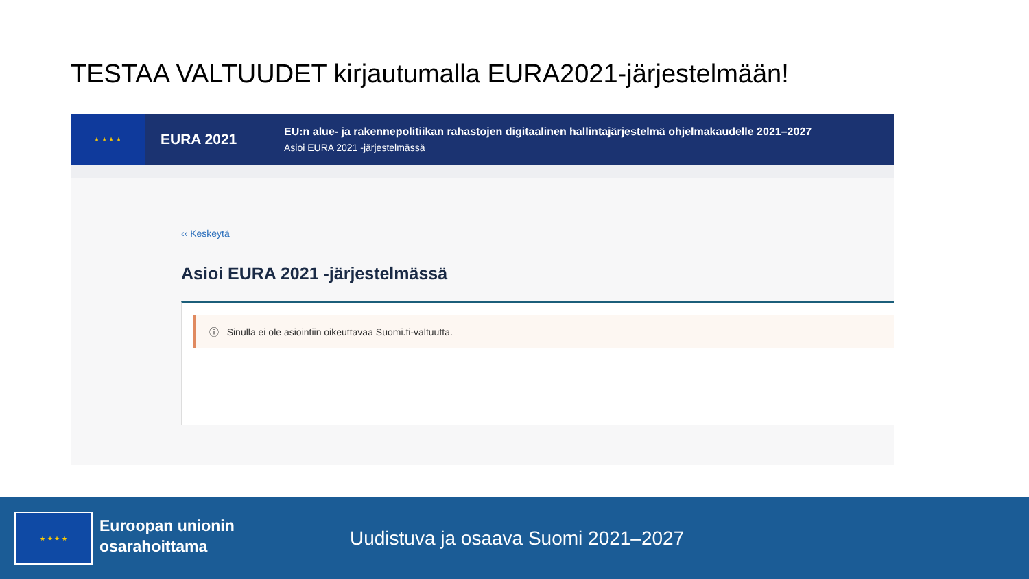TESTAA VALTUUDET kirjautumalla EURA2021-järjestelmään!
★ ★ ★ ★
EURA 2021
EU:n alue- ja rakennepolitiikan rahastojen digitaalinen hallintajärjestelmä ohjelmakaudelle 2021–2027
Asioi EURA 2021 -järjestelmässä
‹‹ Keskeytä
Asioi EURA 2021 -järjestelmässä
ⓘ Sinulla ei ole asiointiin oikeuttavaa Suomi.fi-valtuutta.
★ ★ ★ ★
Euroopan unionin
osarahoittama
Uudistuva ja osaava Suomi 2021–2027